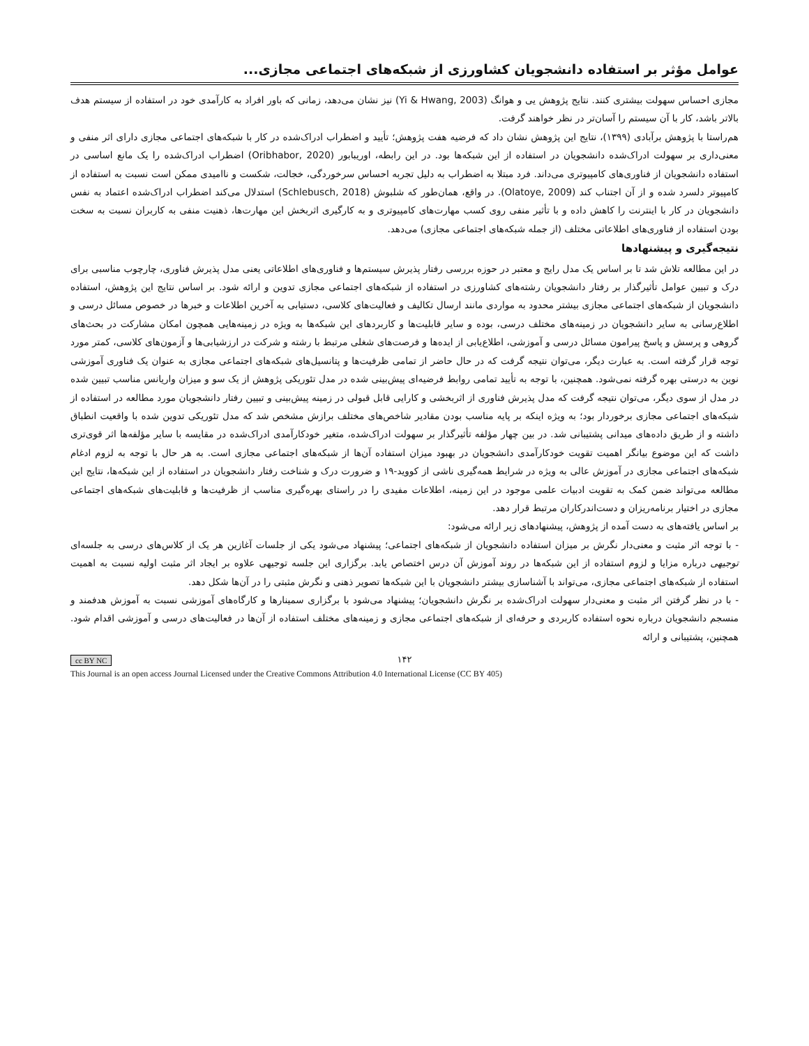عوامل مؤثر بر استفاده دانشجویان کشاورزی از شبکه‌های اجتماعی مجازی...
مجازی احساس سهولت بیشتری کنند. نتایج پژوهش یی و هوانگ (Yi & Hwang, 2003) نیز نشان می‌دهد، زمانی که باور افراد به کارآمدی خود در استفاده از سیستم هدف بالاتر باشد، کار با آن سیستم را آسان‌تر در نظر خواهند گرفت.
هم‌راستا با پژوهش برآبادی (۱۳۹۹)، نتایج این پژوهش نشان داد که فرضیه هفت پژوهش؛ تأیید و اضطراب ادراک‌شده در کار با شبکه‌های اجتماعی مجازی دارای اثر منفی و معنی‌داری بر سهولت ادراک‌شده دانشجویان در استفاده از این شبکه‌ها بود. در این رابطه، اوریبابور (Oribhabor, 2020) اضطراب ادراک‌شده را یک مانع اساسی در استفاده دانشجویان از فناوری‌های کامپیوتری می‌داند. فرد مبتلا به اضطراب به دلیل تجربه احساس سرخوردگی، خجالت، شکست و ناامیدی ممکن است نسبت به استفاده از کامپیوتر دلسرد شده و از آن اجتناب کند (Olatoye, 2009). در واقع، همان‌طور که شلبوش (Schlebusch, 2018) استدلال می‌کند اضطراب ادراک‌شده اعتماد به نفس دانشجویان در کار با اینترنت را کاهش داده و با تأثیر منفی روی کسب مهارت‌های کامپیوتری و به کارگیری اثربخش این مهارت‌ها، ذهنیت منفی به کاربران نسبت به سخت بودن استفاده از فناوری‌های اطلاعاتی مختلف (از جمله شبکه‌های اجتماعی مجازی) می‌دهد.
نتیجه‌گیری و پیشنهادها
در این مطالعه تلاش شد تا بر اساس یک مدل رایج و معتبر در حوزه بررسی رفتار پذیرش سیستم‌ها و فناوری‌های اطلاعاتی یعنی مدل پذیرش فناوری، چارچوب مناسبی برای درک و تبیین عوامل تأثیرگذار بر رفتار دانشجویان رشته‌های کشاورزی در استفاده از شبکه‌های اجتماعی مجازی تدوین و ارائه شود. بر اساس نتایج این پژوهش، استفاده دانشجویان از شبکه‌های اجتماعی مجازی بیشتر محدود به مواردی مانند ارسال تکالیف و فعالیت‌های کلاسی، دستیابی به آخرین اطلاعات و خبرها در خصوص مسائل درسی و اطلاع‌رسانی به سایر دانشجویان در زمینه‌های مختلف درسی، بوده و سایر قابلیت‌ها و کاربردهای این شبکه‌ها به ویژه در زمینه‌هایی همچون امکان مشارکت در بحث‌های گروهی و پرسش و پاسخ پیرامون مسائل درسی و آموزشی، اطلاع‌یابی از ایده‌ها و فرصت‌های شغلی مرتبط با رشته و شرکت در ارزشیابی‌ها و آزمون‌های کلاسی، کمتر مورد توجه قرار گرفته است. به عبارت دیگر، می‌توان نتیجه گرفت که در حال حاضر از تمامی ظرفیت‌ها و پتانسیل‌های شبکه‌های اجتماعی مجازی به عنوان یک فناوری آموزشی نوین به درستی بهره گرفته نمی‌شود. همچنین، با توجه به تأیید تمامی روابط فرضیه‌ای پیش‌بینی شده در مدل تئوریکی پژوهش از یک سو و میزان واریانس مناسب تبیین شده در مدل از سوی دیگر، می‌توان نتیجه گرفت که مدل پذیرش فناوری از اثربخشی و کارایی قابل قبولی در زمینه پیش‌بینی و تبیین رفتار دانشجویان مورد مطالعه در استفاده از شبکه‌های اجتماعی مجازی برخوردار بود؛ به ویژه اینکه بر پایه مناسب بودن مقادیر شاخص‌های مختلف برازش مشخص شد که مدل تئوریکی تدوین شده با واقعیت انطباق داشته و از طریق داده‌های میدانی پشتیبانی شد. در بین چهار مؤلفه تأثیرگذار بر سهولت ادراک‌شده، متغیر خودکارآمدی ادراک‌شده در مقایسه با سایر مؤلفه‌ها اثر قوی‌تری داشت که این موضوع بیانگر اهمیت تقویت خودکارآمدی دانشجویان در بهبود میزان استفاده آن‌ها از شبکه‌های اجتماعی مجازی است. به هر حال با توجه به لزوم ادغام شبکه‌های اجتماعی مجازی در آموزش عالی به ویژه در شرایط همه‌گیری ناشی از کووید-۱۹ و ضرورت درک و شناخت رفتار دانشجویان در استفاده از این شبکه‌ها، نتایج این مطالعه می‌تواند ضمن کمک به تقویت ادبیات علمی موجود در این زمینه، اطلاعات مفیدی را در راستای بهره‌گیری مناسب از ظرفیت‌ها و قابلیت‌های شبکه‌های اجتماعی مجازی در اختیار برنامه‌ریزان و دست‌اندرکاران مرتبط قرار دهد.
بر اساس یافته‌های به دست آمده از پژوهش، پیشنهادهای زیر ارائه می‌شود:
- با توجه اثر مثبت و معنی‌دار نگرش بر میزان استفاده دانشجویان از شبکه‌های اجتماعی؛ پیشنهاد می‌شود یکی از جلسات آغازین هر یک از کلاس‌های درسی به جلسه‌ای توجیهی درباره مزایا و لزوم استفاده از این شبکه‌ها در روند آموزش آن درس اختصاص یابد. برگزاری این جلسه توجیهی علاوه بر ایجاد اثر مثبت اولیه نسبت به اهمیت استفاده از شبکه‌های اجتماعی مجازی، می‌تواند با آشناسازی بیشتر دانشجویان با این شبکه‌ها تصویر ذهنی و نگرش مثبتی را در آن‌ها شکل دهد.
- با در نظر گرفتن اثر مثبت و معنی‌دار سهولت ادراک‌شده بر نگرش دانشجویان؛ پیشنهاد می‌شود با برگزاری سمینارها و کارگاه‌های آموزشی نسبت به آموزش هدفمند و منسجم دانشجویان درباره نحوه استفاده کاربردی و حرفه‌ای از شبکه‌های اجتماعی مجازی و زمینه‌های مختلف استفاده از آن‌ها در فعالیت‌های درسی و آموزشی اقدام شود. همچنین، پشتیبانی و ارائه
۱۴۲
cc BY NC
This Journal is an open access Journal Licensed under the Creative Commons Attribution 4.0 International License (CC BY 405)